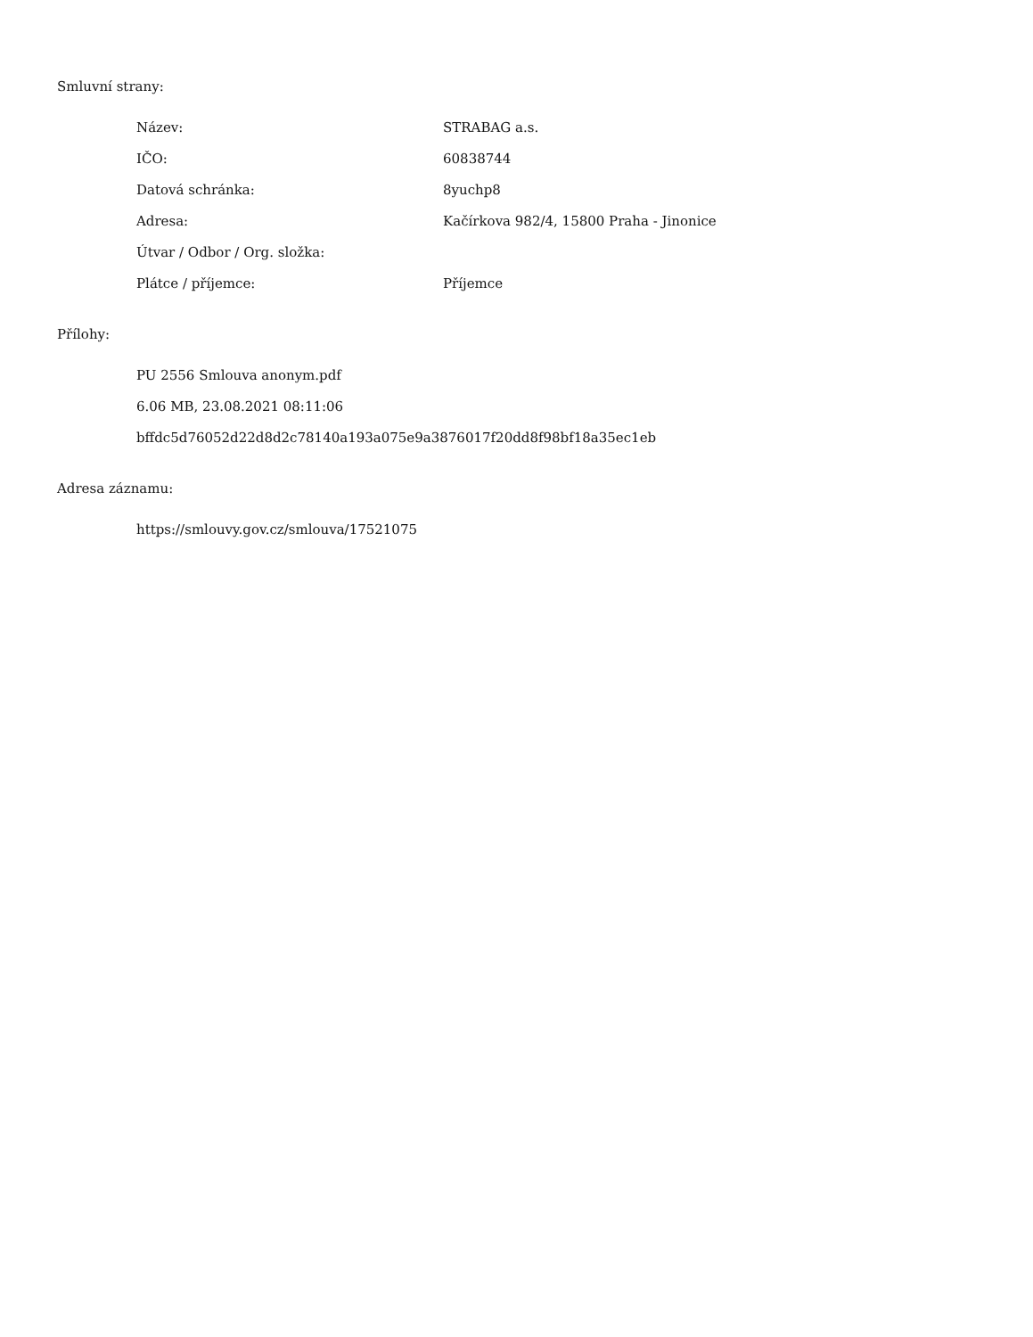Smluvní strany:
| Název: | STRABAG a.s. |
| IČO: | 60838744 |
| Datová schránka: | 8yuchp8 |
| Adresa: | Kačírkova 982/4, 15800 Praha - Jinonice |
| Útvar / Odbor / Org. složka: | |
| Plátce / příjemce: | Příjemce |
Přílohy:
PU 2556 Smlouva anonym.pdf
6.06 MB, 23.08.2021 08:11:06
bffdc5d76052d22d8d2c78140a193a075e9a3876017f20dd8f98bf18a35ec1eb
Adresa záznamu:
https://smlouvy.gov.cz/smlouva/17521075